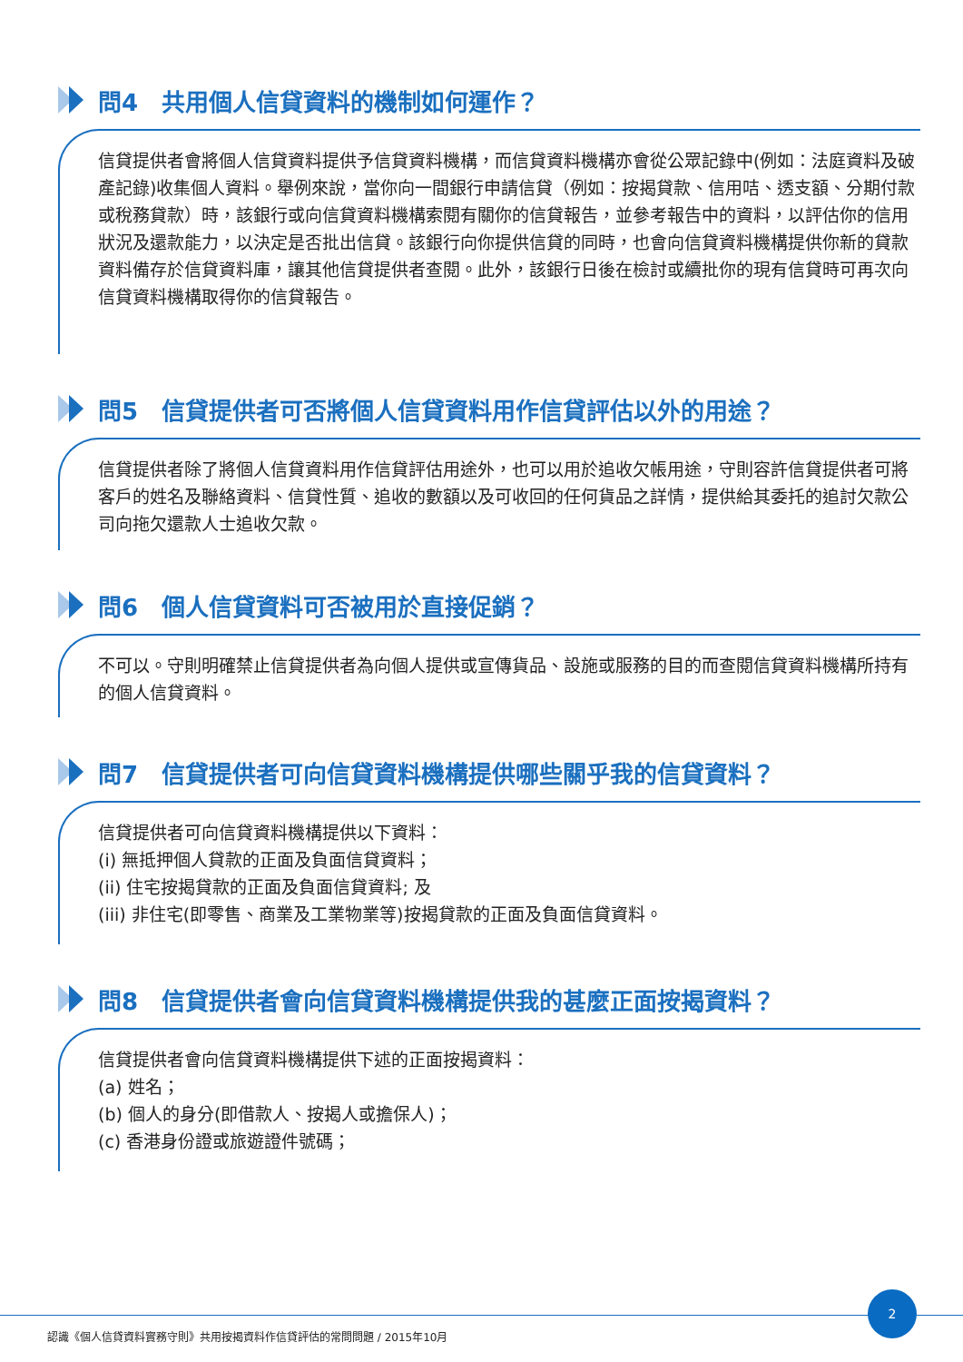問4　共用個人信貸資料的機制如何運作？
信貸提供者會將個人信貸資料提供予信貸資料機構，而信貸資料機構亦會從公眾記錄中(例如：法庭資料及破產記錄)收集個人資料。舉例來說，當你向一間銀行申請信貸（例如：按揭貸款、信用咭、透支額、分期付款或稅務貸款）時，該銀行或向信貸資料機構索閱有關你的信貸報告，並參考報告中的資料，以評估你的信用狀況及還款能力，以決定是否批出信貸。該銀行向你提供信貸的同時，也會向信貸資料機構提供你新的貸款資料備存於信貸資料庫，讓其他信貸提供者查閱。此外，該銀行日後在檢討或續批你的現有信貸時可再次向信貸資料機構取得你的信貸報告。
問5　信貸提供者可否將個人信貸資料用作信貸評估以外的用途？
信貸提供者除了將個人信貸資料用作信貸評估用途外，也可以用於追收欠帳用途，守則容許信貸提供者可將客戶的姓名及聯絡資料、信貸性質、追收的數額以及可收回的任何貨品之詳情，提供給其委托的追討欠款公司向拖欠還款人士追收欠款。
問6　個人信貸資料可否被用於直接促銷？
不可以。守則明確禁止信貸提供者為向個人提供或宣傳貨品、設施或服務的目的而查閱信貸資料機構所持有的個人信貸資料。
問7　信貸提供者可向信貸資料機構提供哪些關乎我的信貸資料？
信貸提供者可向信貸資料機構提供以下資料：
(i) 無抵押個人貸款的正面及負面信貸資料；
(ii) 住宅按揭貸款的正面及負面信貸資料; 及
(iii) 非住宅(即零售、商業及工業物業等)按揭貸款的正面及負面信貸資料。
問8　信貸提供者會向信貸資料機構提供我的甚麼正面按揭資料？
信貸提供者會向信貸資料機構提供下述的正面按揭資料：
(a) 姓名；
(b) 個人的身分(即借款人、按揭人或擔保人)；
(c) 香港身份證或旅遊證件號碼；
2
認識《個人信貸資料實務守則》共用按揭資料作信貸評估的常問問題 / 2015年10月